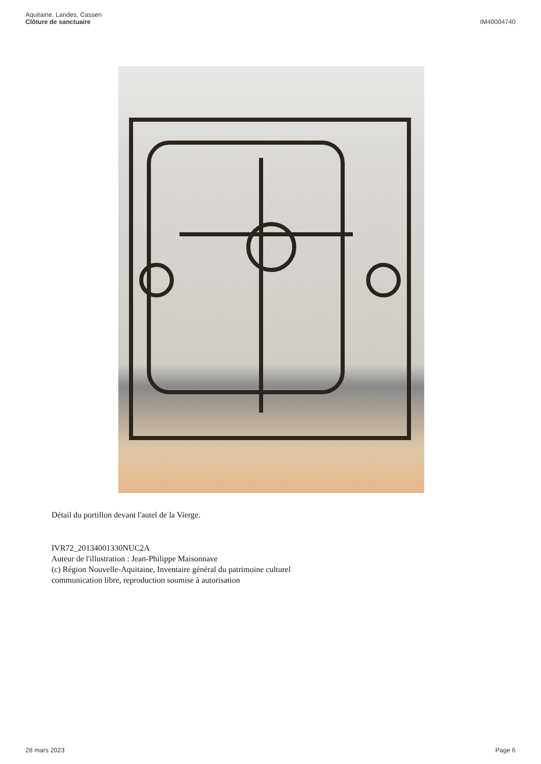Aquitaine, Landes, Cassen
Clôture de sanctuaire
IM40004740
Détail du portillon devant l'autel de la Vierge.
IVR72_20134001330NUC2A
Auteur de l'illustration : Jean-Philippe Maisonnave
(c) Région Nouvelle-Aquitaine, Inventaire général du patrimoine culturel
communication libre, reproduction soumise à autorisation
28 mars 2023 Page 6